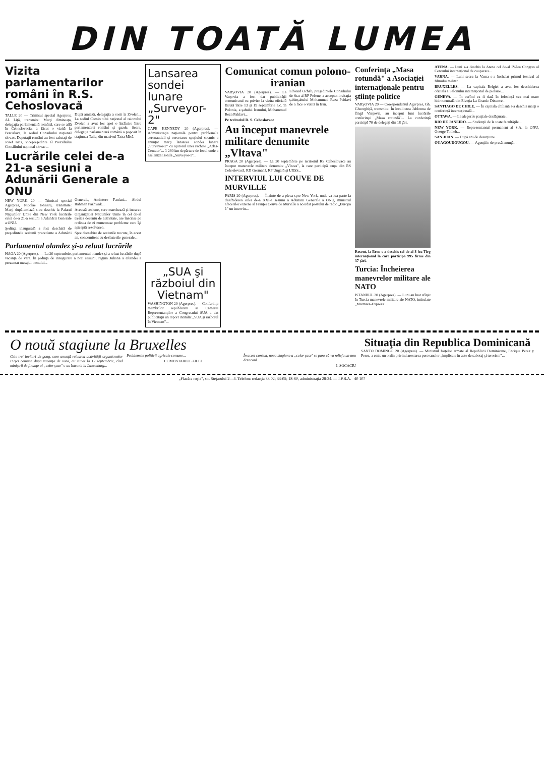DIN TOATĂ LUMEA
Vizita parlamentarilor români în R.S. Cehoslovacă
TALLE 20 — Trimisul special Agerpres, Al. Liţă, transmite: Marţi dimineaţa, delegaţia parlamentară română, care se află în Cehoslovacia, a făcut o vizită la Bratislava, la sediul Consiliului naţional slovac. Deputaţii români au fost salutaţi de Jozef Kriz, vicepreşedinte al Prezidiului Consiliului naţional slovac...
După amiază, delegaţia a sosit la Zvolen... La sediul Comitetului naţional al raionului Zvolen a avut loc apoi o întâlnire între parlamentarii români şi gazde. Seara, delegaţia parlamentară română a poposit în staţiunea Talle, din masivul Tatra Mică.
Lucrările celei de-a 21-a sesiuni a Adunării Generale a ONU
NEW YORK 20 — Trimisul special Agerpres, Nicolae Ionescu, transmite: Marţi după-amiază s-au deschis la Palatul Naţiunilor Unite din New York lucrările celei de-a 21-a sesiuni a Adunării Generale a ONU.
Şedinţa inaugurală a fost deschisă de preşedintele sesiunii precedente a Adunării Generale, Amintore Fanfani... Abdul Rahman Pazhwak...
Această sesiune, care marchează şi intrarea Organizaţiei Naţiunilor Unite în cel de-al treilea deceniu de activitate, are înscrise pe ordinea de zi numeroase probleme care îşi aşteaptă rezolvarea.
Spre deosebire de sesiunile trecute, în acest an, concomitent cu dezbaterile generale...
Parlamentul olandez şi-a reluat lucrările
HAGA 20 (Agerpres). — La 20 septembrie, parlamentul olandez şi-a reluat lucrările după vacanţa de vară. În şedinţa de inaugurare a noii sesiuni, regina Juliana a Olandei a prezentat mesajul tronului...
Lansarea sondei lunare „Surveyor-2"
CAPE KENNEDY 20 (Agerpres). — Administraţia naţională pentru problemele aeronauticii şi cercetarea spaţiului cosmic a anunţat marţi lansarea sondei lunare „Surveyor-2" cu ajutorul unei rachete „Atlas-Centaur"... 1 280 km depărtare de locul unde a aselenizat sonda „Surveyor-1"...
„SUA şi războiul din Vietnam"
WASHINGTON 20 (Agerpres). — Conferinţa membrilor republicani ai Camerei Reprezentanţilor a Congresului SUA a dat publicităţii un raport intitulat „SUA şi războiul în Vietnam"...
Comunicat comun polono-iranian
VARŞOVIA 20 (Agerpres). — La Varşovia a fost dat publicităţii comunicatul cu privire la vizita oficială făcută între 13 şi 19 septembrie a.c. în Polonia, a şahului Iranului, Mohammad Reza Pahlavi...
Edward Ochab, preşedintele Consiliului de Stat al RP Polone, a acceptat invitaţia şahinşahului Mohammad Reza Pahlavi de a face o vizită în Iran.
Pe teritoriul R. S. Cehoslovace
Au început manevrele militare denumite „Vltava"
PRAGA 20 (Agerpres). — La 20 septembrie pe teritoriul RS Cehoslovace au început manevrele militare denumite „Vltava", la care participă trupe din RS Cehoslovacă, RD Germană, RP Ungară şi URSS...
INTERVIUL LUI COUVE DE MURVILLE
PARIS 20 (Agerpres). — Înainte de a pleca spre New York, unde va lua parte la deschiderea celei de-a XXI-a sesiuni a Adunării Generale a ONU, ministrul afacerilor externe al Franţei Couve de Murville a acordat postului de radio „Europa 1" un interviu...
Conferinţa „Masa rotundă" a Asociaţiei internaţionale pentru ştiinţe politice
VARŞOVIA 20 — Corespondentul Agerpres, Gh. Gheorghiţă, transmite: În localitatea Jablonna de lângă Varşovia, au început luni lucrările conferinţei „Masa rotundă"... La conferinţă participă 70 de delegaţi din 18 ţări.
Recent, la Brno s-a deschis cel de al 8-lea Tîrg internaţional la care participă 995 firme din 37 ţări.
Turcia: Încheierea manevrelor militare ale NATO
ISTANBUL 20 (Agerpres). — Luni au luat sfîrşit în Turcia manevrele militare ale NATO, intitulate „Marmara-Express"...
ATENA. — Luni s-a deschis la Atena cel de-al IV-lea Congres al Centrului internaţional de cooperare...
VARNA. — Luni seara la Varna s-a încheiat primul festival al filmului militar...
BRUXELLES. — La capitala Belgiei a avut loc deschiderea oficială a Salonului internaţional de pielărie...
GENEVA. — În curînd va fi dată în folosinţă cea mai mare hidrocentrală din Elveţia La Grande Dixence...
SANTIAGO DE CHILE. — În capitala chiliană s-a deschis marţi o conferinţă internaţională...
OTTAWA. — La alegerile parţiale desfăşurate...
RIO DE JANEIRO. — Studenţii de la toate facultăţile...
NEW YORK. — Reprezentantul permanent al S.A. la ONU, George Tomeh...
SAN JUAN. — După ani de detenţiune...
OUAGOUDOUGOU. — Agenţiile de presă anunţă...
O nouă stagiune la Bruxelles
Cele trei lovituri de gong, care anunţă reluarea activităţii organismelor Pieţei comune după vacanţa de vară, au sunat la 12 septembrie, cînd miniştrii de finanţe ai „celor şase" s-au întrunit la Luxemburg...
Problemele politicii agricole comune...
COMENTARIUL ZILEI
În acest context, noua stagiune a „celor şase" se pare că va reliefa un nou dezacord...
I. SOCACIU
Situaţia din Republica Dominicană
SANTO DOMINGO 20 (Agerpres). — Ministrul forţelor armate al Republicii Dominicane, Enrique Perez y Perez, a emis un ordin privind arestarea persoanelor „implicate în acte de sabotaj şi terorism"...
„Flacăra roşie", str. Steţarului 2—4. Telefon: redacţia 33 02; 33-05; 18-80, administraţia 28-34. — I.P.B.A. 40 107